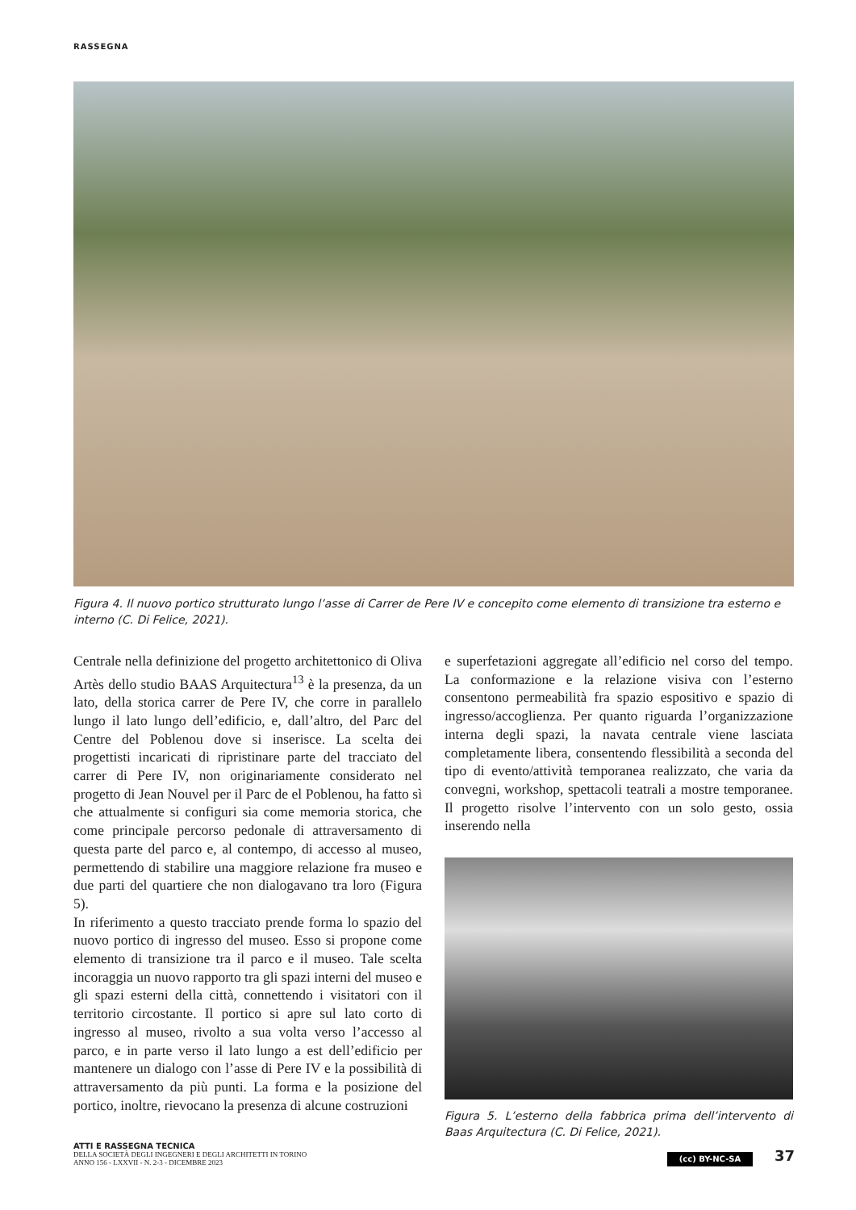RASSEGNA
Figura 4. Il nuovo portico strutturato lungo l’asse di Carrer de Pere IV e concepito come elemento di transizione tra esterno e interno (C. Di Felice, 2021).
Centrale nella definizione del progetto architettonico di Oliva Artès dello studio BAAS Arquitectura<sup>13</sup> è la presenza, da un lato, della storica carrer de Pere IV, che corre in parallelo lungo il lato lungo dell’edificio, e, dall’altro, del Parc del Centre del Poblenou dove si inserisce. La scelta dei progettisti incaricati di ripristinare parte del tracciato del carrer di Pere IV, non originariamente considerato nel progetto di Jean Nouvel per il Parc de el Poblenou, ha fatto sì che attualmente si configuri sia come memoria storica, che come principale percorso pedonale di attraversamento di questa parte del parco e, al contempo, di accesso al museo, permettendo di stabilire una maggiore relazione fra museo e due parti del quartiere che non dialogavano tra loro (Figura 5).
In riferimento a questo tracciato prende forma lo spazio del nuovo portico di ingresso del museo. Esso si propone come elemento di transizione tra il parco e il museo. Tale scelta incoraggia un nuovo rapporto tra gli spazi interni del museo e gli spazi esterni della città, connettendo i visitatori con il territorio circostante. Il portico si apre sul lato corto di ingresso al museo, rivolto a sua volta verso l’accesso al parco, e in parte verso il lato lungo a est dell’edificio per mantenere un dialogo con l’asse di Pere IV e la possibilità di attraversamento da più punti. La forma e la posizione del portico, inoltre, rievocano la presenza di alcune costruzioni
e superfetazioni aggregate all’edificio nel corso del tempo. La conformazione e la relazione visiva con l’esterno consentono permeabilità fra spazio espositivo e spazio di ingresso/accoglienza. Per quanto riguarda l’organizzazione interna degli spazi, la navata centrale viene lasciata completamente libera, consentendo flessibilità a seconda del tipo di evento/attività temporanea realizzato, che varia da convegni, workshop, spettacoli teatrali a mostre temporanee. Il progetto risolve l’intervento con un solo gesto, ossia inserendo nella
Figura 5. L’esterno della fabbrica prima dell’intervento di Baas Arquitectura (C. Di Felice, 2021).
ATTI E RASSEGNA TECNICA
DELLA SOCIETÀ DEGLI INGEGNERI E DEGLI ARCHITETTI IN TORINO
ANNO 156 - LXXVII - N. 2-3 - DICEMBRE 2023
(cc) BY-NC-SA 37